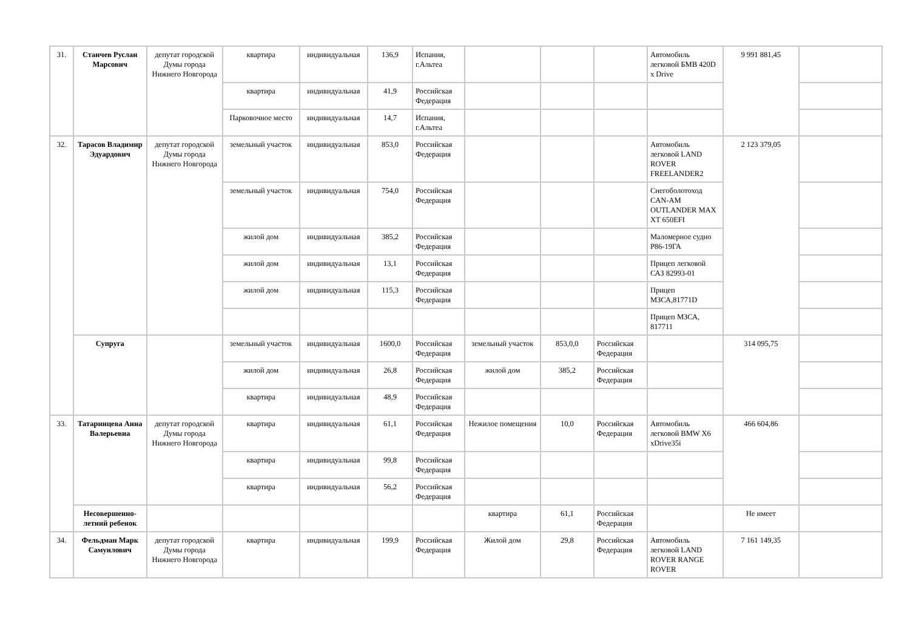| 31. | Станчев Руслан Марсович | депутат городской Думы города Нижнего Новгорода | квартира | индивидуальная | 136,9 | Испания, г.Альтеа | | | | Автомобиль легковой БМВ 420D x Drive | 9 991 881,45 | |
| | | | квартира | индивидуальная | 41,9 | Российская Федерация | | | | | | |
| | | | Парковочное место | индивидуальная | 14,7 | Испания, г.Альтеа | | | | | | |
| 32. | Тарасов Владимир Эдуардович | депутат городской Думы города Нижнего Новгорода | земельный участок | индивидуальная | 853,0 | Российская Федерация | | | | Автомобиль легковой LAND ROVER FREELANDER2 | 2 123 379,05 | |
| | | | земельный участок | индивидуальная | 754,0 | Российская Федерация | | | | Снегоболотоход CAN-AM OUTLANDER MAX XT 650EFI | | |
| | | | жилой дом | индивидуальная | 385,2 | Российская Федерация | | | | Маломерное судно Р86-19ГА | | |
| | | | жилой дом | индивидуальная | 13,1 | Российская Федерация | | | | Прицеп легковой САЗ 82993-01 | | |
| | | | жилой дом | индивидуальная | 115,3 | Российская Федерация | | | | Прицеп МЗСА,81771D | | |
| | | | | | | | | | | Прицеп МЗСА, 817711 | | |
| | Супруга | | земельный участок | индивидуальная | 1600,0 | Российская Федерация | земельный участок | 853,0,0 | Российская Федерация | | 314 095,75 | |
| | | | жилой дом | индивидуальная | 26,8 | Российская Федерация | жилой дом | 385,2 | Российская Федерация | | | |
| | | | квартира | индивидуальная | 48,9 | Российская Федерация | | | | | | |
| 33. | Татаринцева Анна Валерьевна | депутат городской Думы города Нижнего Новгорода | квартира | индивидуальная | 61,1 | Российская Федерация | Нежилое помещения | 10,0 | Российская Федерация | Автомобиль легковой BMW X6 xDrive35i | 466 604,86 | |
| | | | квартира | индивидуальная | 99,8 | Российская Федерация | | | | | | |
| | | | квартира | индивидуальная | 56,2 | Российская Федерация | | | | | | |
| | Несовершенно-летний ребенок | | | | | | квартира | 61,1 | Российская Федерация | | Не имеет | |
| 34. | Фельдман Марк Самуилович | депутат городской Думы города Нижнего Новгорода | квартира | индивидуальная | 199,9 | Российская Федерация | Жилой дом | 29,8 | Российская Федерация | Автомобиль легковой LAND ROVER RANGE ROVER | 7 161 149,35 | |